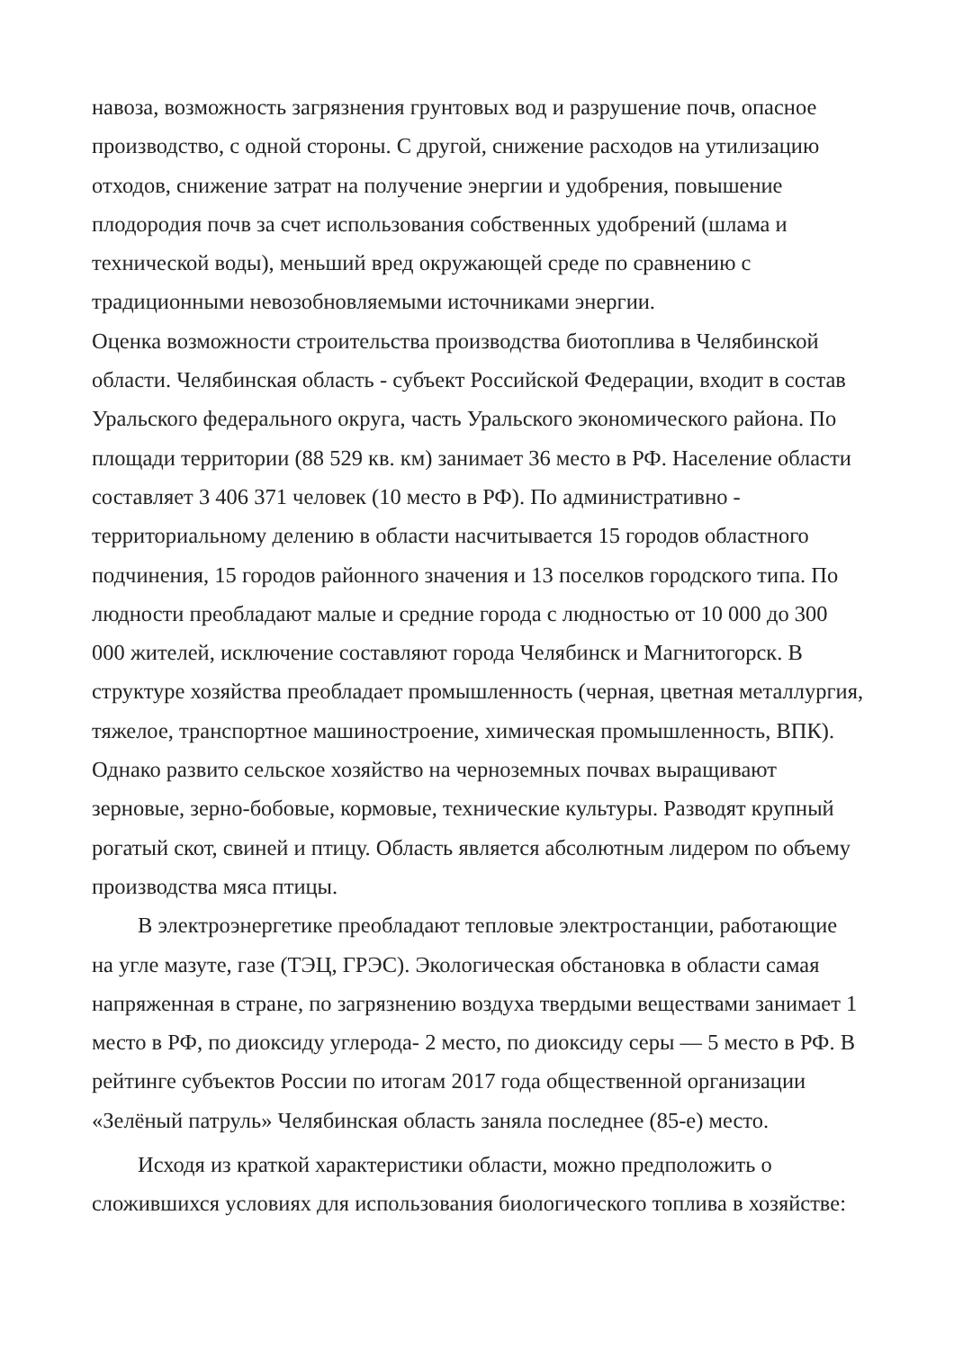навоза, возможность загрязнения грунтовых вод и разрушение почв, опасное производство, с одной стороны. С другой, снижение расходов на утилизацию отходов, снижение затрат на получение энергии и удобрения, повышение плодородия почв за счет использования собственных удобрений (шлама и технической воды), меньший вред окружающей среде по сравнению с традиционными невозобновляемыми источниками энергии.
Оценка возможности строительства производства биотоплива в Челябинской области. Челябинская область - субъект Российской Федерации, входит в состав Уральского федерального округа, часть Уральского экономического района. По площади территории (88 529 кв. км) занимает 36 место в РФ. Население области составляет 3 406 371 человек (10 место в РФ). По административно - территориальному делению в области насчитывается 15 городов областного подчинения, 15 городов районного значения и 13 поселков городского типа. По людности преобладают малые и средние города с людностью от 10 000 до 300 000 жителей, исключение составляют города Челябинск и Магнитогорск. В структуре хозяйства преобладает промышленность (черная, цветная металлургия, тяжелое, транспортное машиностроение, химическая промышленность, ВПК). Однако развито сельское хозяйство на черноземных почвах выращивают зерновые, зерно-бобовые, кормовые, технические культуры. Разводят крупный рогатый скот, свиней и птицу. Область является абсолютным лидером по объему производства мяса птицы.
В электроэнергетике преобладают тепловые электростанции, работающие на угле мазуте, газе (ТЭЦ, ГРЭС). Экологическая обстановка в области самая напряженная в стране, по загрязнению воздуха твердыми веществами занимает 1 место в РФ, по диоксиду углерода- 2 место, по диоксиду серы — 5 место в РФ. В рейтинге субъектов России по итогам 2017 года общественной организации «Зелёный патруль» Челябинская область заняла последнее (85-е) место.
Исходя из краткой характеристики области, можно предположить о сложившихся условиях для использования биологического топлива в хозяйстве: